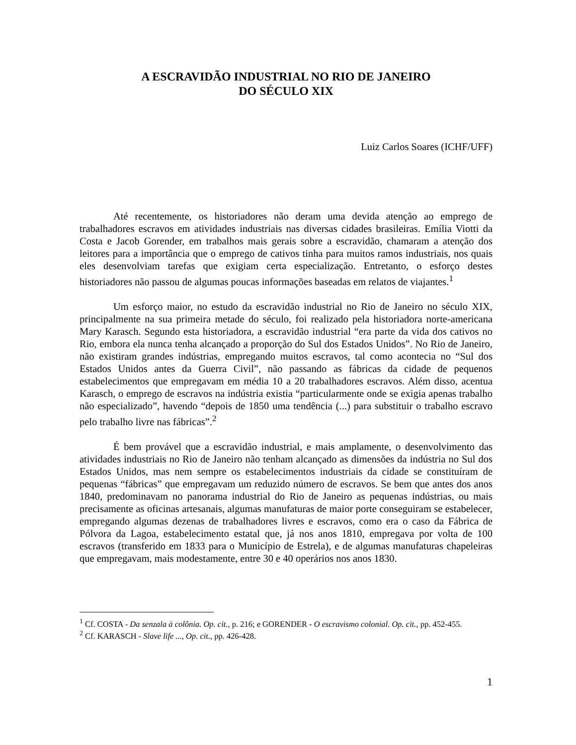A ESCRAVIDÃO INDUSTRIAL NO RIO DE JANEIRO
DO SÉCULO XIX
Luiz Carlos Soares (ICHF/UFF)
Até recentemente, os historiadores não deram uma devida atenção ao emprego de trabalhadores escravos em atividades industriais nas diversas cidades brasileiras. Emília Viotti da Costa e Jacob Gorender, em trabalhos mais gerais sobre a escravidão, chamaram a atenção dos leitores para a importância que o emprego de cativos tinha para muitos ramos industriais, nos quais eles desenvolviam tarefas que exigiam certa especialização. Entretanto, o esforço destes historiadores não passou de algumas poucas informações baseadas em relatos de viajantes.<sup>1</sup>
Um esforço maior, no estudo da escravidão industrial no Rio de Janeiro no século XIX, principalmente na sua primeira metade do século, foi realizado pela historiadora norte-americana Mary Karasch. Segundo esta historiadora, a escravidão industrial “era parte da vida dos cativos no Rio, embora ela nunca tenha alcançado a proporção do Sul dos Estados Unidos”. No Rio de Janeiro, não existiram grandes indústrias, empregando muitos escravos, tal como acontecia no “Sul dos Estados Unidos antes da Guerra Civil”, não passando as fábricas da cidade de pequenos estabelecimentos que empregavam em média 10 a 20 trabalhadores escravos. Além disso, acentua Karasch, o emprego de escravos na indústria existia “particularmente onde se exigia apenas trabalho não especializado”, havendo “depois de 1850 uma tendência (...) para substituir o trabalho escravo pelo trabalho livre nas fábricas”.<sup>2</sup>
É bem provável que a escravidão industrial, e mais amplamente, o desenvolvimento das atividades industriais no Rio de Janeiro não tenham alcançado as dimensões da indústria no Sul dos Estados Unidos, mas nem sempre os estabelecimentos industriais da cidade se constituíram de pequenas “fábricas” que empregavam um reduzido número de escravos. Se bem que antes dos anos 1840, predominavam no panorama industrial do Rio de Janeiro as pequenas indústrias, ou mais precisamente as oficinas artesanais, algumas manufaturas de maior porte conseguiram se estabelecer, empregando algumas dezenas de trabalhadores livres e escravos, como era o caso da Fábrica de Pólvora da Lagoa, estabelecimento estatal que, já nos anos 1810, empregava por volta de 100 escravos (transferido em 1833 para o Município de Estrela), e de algumas manufaturas chapeleiras que empregavam, mais modestamente, entre 30 e 40 operários nos anos 1830.
<sup>1</sup> Cf. COSTA - Da senzala à colônia. Op. cit., p. 216; e GORENDER - O escravismo colonial. Op. cit., pp. 452-455.
<sup>2</sup> Cf. KARASCH - Slave life ..., Op. cit., pp. 426-428.
1